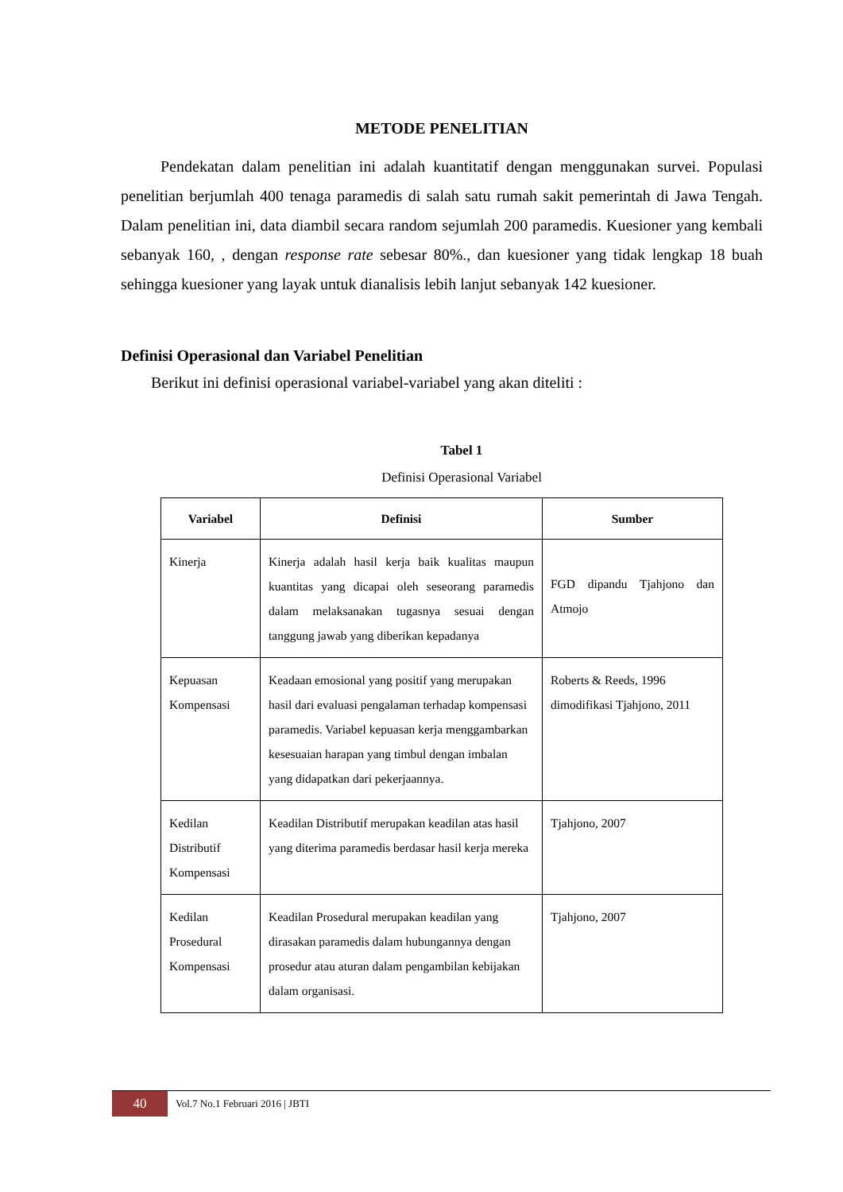METODE PENELITIAN
Pendekatan dalam penelitian ini adalah kuantitatif dengan menggunakan survei. Populasi penelitian berjumlah 400 tenaga paramedis di salah satu rumah sakit pemerintah di Jawa Tengah. Dalam penelitian ini, data diambil secara random sejumlah 200 paramedis. Kuesioner yang kembali sebanyak 160, , dengan response rate sebesar 80%., dan kuesioner yang tidak lengkap 18 buah sehingga kuesioner yang layak untuk dianalisis lebih lanjut sebanyak 142 kuesioner.
Definisi Operasional dan Variabel Penelitian
Berikut ini definisi operasional variabel-variabel yang akan diteliti :
Tabel 1
Definisi Operasional Variabel
| Variabel | Definisi | Sumber |
| --- | --- | --- |
| Kinerja | Kinerja adalah hasil kerja baik kualitas maupun kuantitas yang dicapai oleh seseorang paramedis dalam melaksanakan tugasnya sesuai dengan tanggung jawab yang diberikan kepadanya | FGD dipandu Tjahjono dan Atmojo |
| Kepuasan Kompensasi | Keadaan emosional yang positif yang merupakan hasil dari evaluasi pengalaman terhadap kompensasi paramedis. Variabel kepuasan kerja menggambarkan kesesuaian harapan yang timbul dengan imbalan yang didapatkan dari pekerjaannya. | Roberts & Reeds, 1996 dimodifikasi Tjahjono, 2011 |
| Kedilan Distributif Kompensasi | Keadilan Distributif merupakan keadilan atas hasil yang diterima paramedis berdasar hasil kerja mereka | Tjahjono, 2007 |
| Kedilan Prosedural Kompensasi | Keadilan Prosedural merupakan keadilan yang dirasakan paramedis dalam hubungannya dengan prosedur atau aturan dalam pengambilan kebijakan dalam organisasi. | Tjahjono, 2007 |
40 Vol.7 No.1 Februari 2016 | JBTI